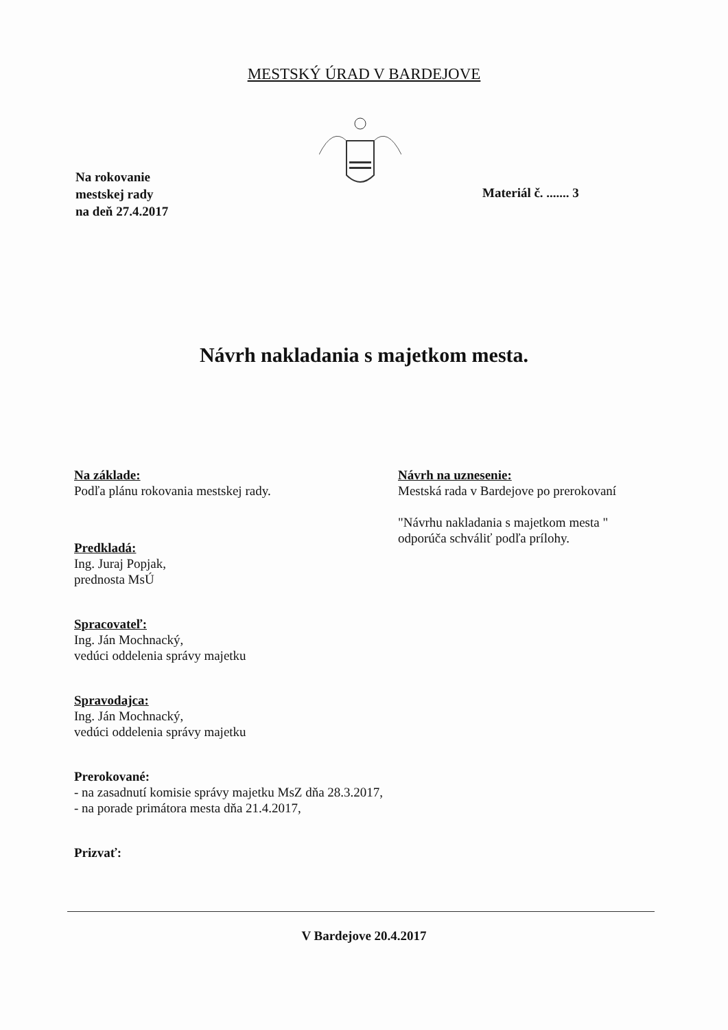MESTSKÝ ÚRAD V BARDEJOVE
Na rokovanie
mestskej rady
na deň 27.4.2017
Materiál č. ....... 3
Návrh nakladania s majetkom mesta.
Na základe:
Podľa plánu rokovania mestskej rady.
Predkladá:
Ing. Juraj Popjak,
prednosta MsÚ
Spracovateľ:
Ing. Ján Mochnacký,
vedúci oddelenia správy majetku
Spravodajca:
Ing. Ján Mochnacký,
vedúci oddelenia správy majetku
Prerokované:
- na zasadnutí komisie správy majetku MsZ dňa 28.3.2017,
- na porade primátora mesta dňa 21.4.2017,
Prizvať:
Návrh na uznesenie:
Mestská rada v Bardejove po prerokovaní
"Návrhu nakladania s majetkom mesta "
odporúča schváliť podľa prílohy.
V Bardejove 20.4.2017